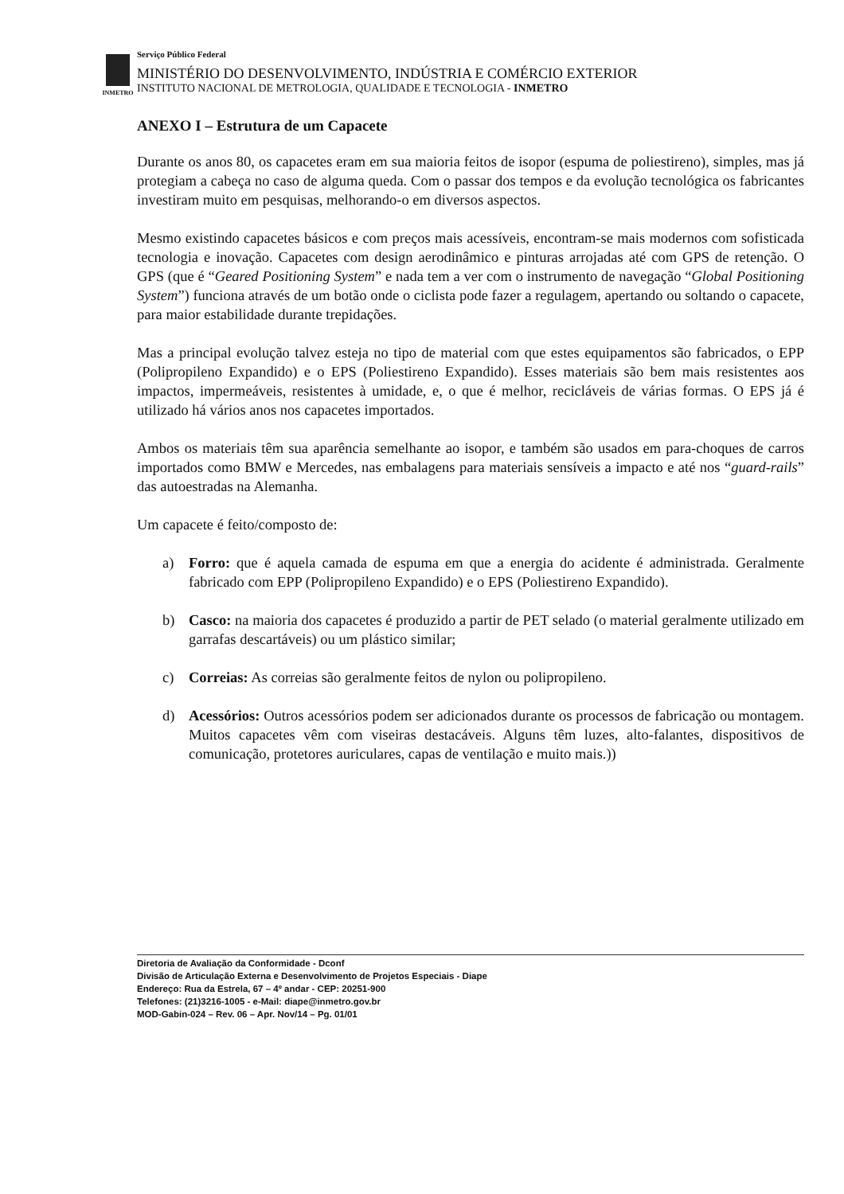INMETRO
Serviço Público Federal
MINISTÉRIO DO DESENVOLVIMENTO, INDÚSTRIA E COMÉRCIO EXTERIOR
INSTITUTO NACIONAL DE METROLOGIA, QUALIDADE E TECNOLOGIA - INMETRO
ANEXO I – Estrutura de um Capacete
Durante os anos 80, os capacetes eram em sua maioria feitos de isopor (espuma de poliestireno), simples, mas já protegiam a cabeça no caso de alguma queda. Com o passar dos tempos e da evolução tecnológica os fabricantes investiram muito em pesquisas, melhorando-o em diversos aspectos.
Mesmo existindo capacetes básicos e com preços mais acessíveis, encontram-se mais modernos com sofisticada tecnologia e inovação. Capacetes com design aerodinâmico e pinturas arrojadas até com GPS de retenção. O GPS (que é “Geared Positioning System” e nada tem a ver com o instrumento de navegação “Global Positioning System”) funciona através de um botão onde o ciclista pode fazer a regulagem, apertando ou soltando o capacete, para maior estabilidade durante trepidações.
Mas a principal evolução talvez esteja no tipo de material com que estes equipamentos são fabricados, o EPP (Polipropileno Expandido) e o EPS (Poliestireno Expandido). Esses materiais são bem mais resistentes aos impactos, impermeáveis, resistentes à umidade, e, o que é melhor, recicláveis de várias formas. O EPS já é utilizado há vários anos nos capacetes importados.
Ambos os materiais têm sua aparência semelhante ao isopor, e também são usados em para-choques de carros importados como BMW e Mercedes, nas embalagens para materiais sensíveis a impacto e até nos “guard-rails” das autoestradas na Alemanha.
Um capacete é feito/composto de:
a) Forro: que é aquela camada de espuma em que a energia do acidente é administrada. Geralmente fabricado com EPP (Polipropileno Expandido) e o EPS (Poliestireno Expandido).
b) Casco: na maioria dos capacetes é produzido a partir de PET selado (o material geralmente utilizado em garrafas descartáveis) ou um plástico similar;
c) Correias: As correias são geralmente feitos de nylon ou polipropileno.
d) Acessórios: Outros acessórios podem ser adicionados durante os processos de fabricação ou montagem. Muitos capacetes vêm com viseiras destacáveis. Alguns têm luzes, alto-falantes, dispositivos de comunicação, protetores auriculares, capas de ventilação e muito mais.))
Diretoria de Avaliação da Conformidade - Dconf
Divisão de Articulação Externa e Desenvolvimento de Projetos Especiais - Diape
Endereço: Rua da Estrela, 67 – 4º andar - CEP: 20251-900
Telefones: (21)3216-1005 - e-Mail: diape@inmetro.gov.br
MOD-Gabin-024 – Rev. 06 – Apr. Nov/14 – Pg. 01/01